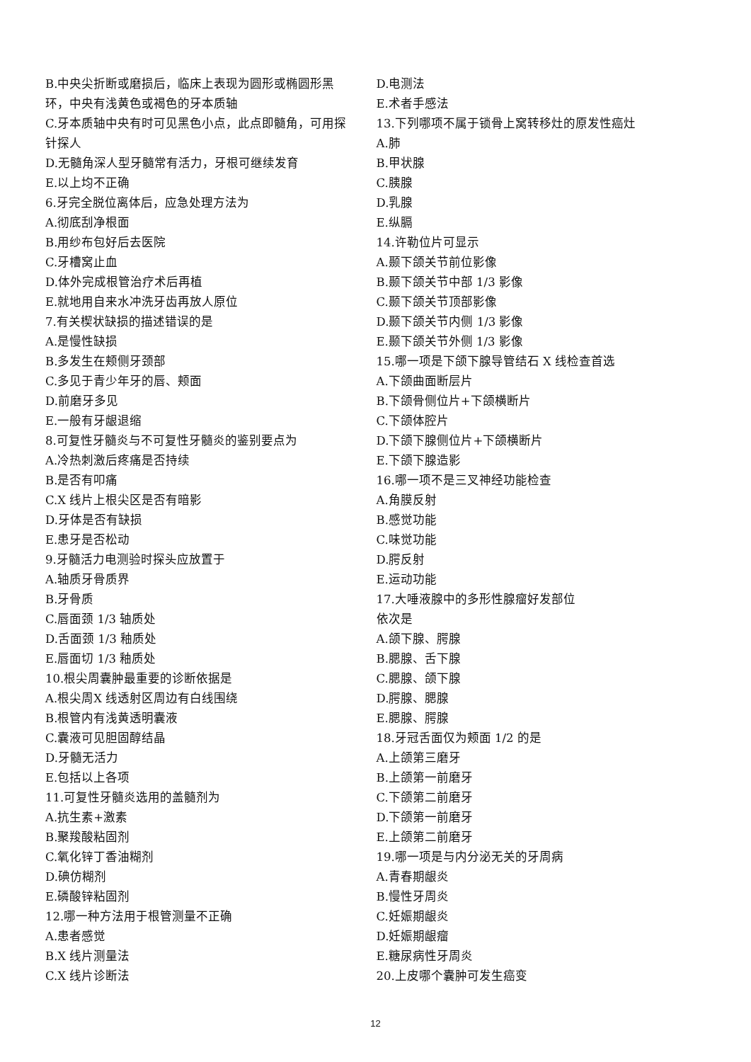B.中央尖折断或磨损后，临床上表现为圆形或椭圆形黑环，中央有浅黄色或褐色的牙本质轴
C.牙本质轴中央有时可见黑色小点，此点即髓角，可用探针探人
D.无髓角深人型牙髓常有活力，牙根可继续发育
E.以上均不正确
6.牙完全脱位离体后，应急处理方法为
A.彻底刮净根面
B.用纱布包好后去医院
C.牙槽窝止血
D.体外完成根管治疗术后再植
E.就地用自来水冲洗牙齿再放人原位
7.有关楔状缺损的描述错误的是
A.是慢性缺损
B.多发生在颊侧牙颈部
C.多见于青少年牙的唇、颊面
D.前磨牙多见
E.一般有牙龈退缩
8.可复性牙髓炎与不可复性牙髓炎的鉴别要点为
A.冷热刺激后疼痛是否持续
B.是否有叩痛
C.X 线片上根尖区是否有暗影
D.牙体是否有缺损
E.患牙是否松动
9.牙髓活力电测验时探头应放置于
A.轴质牙骨质界
B.牙骨质
C.唇面颈 1/3 轴质处
D.舌面颈 1/3 釉质处
E.唇面切 1/3 釉质处
10.根尖周囊肿最重要的诊断依据是
A.根尖周X 线透射区周边有白线围绕
B.根管内有浅黄透明囊液
C.囊液可见胆固醇结晶
D.牙髓无活力
E.包括以上各项
11.可复性牙髓炎选用的盖髓剂为
A.抗生素+激素
B.聚羧酸粘固剂
C.氧化锌丁香油糊剂
D.碘仿糊剂
E.磷酸锌粘固剂
12.哪一种方法用于根管测量不正确
A.患者感觉
B.X 线片测量法
C.X 线片诊断法
D.电测法
E.术者手感法
13.下列哪项不属于锁骨上窝转移灶的原发性癌灶
A.肺
B.甲状腺
C.胰腺
D.乳腺
E.纵膈
14.许勒位片可显示
A.颞下颌关节前位影像
B.颞下颌关节中部 1/3 影像
C.颞下颌关节顶部影像
D.颞下颌关节内侧 1/3 影像
E.颞下颌关节外侧 1/3 影像
15.哪一项是下颌下腺导管结石 X 线检查首选
A.下颌曲面断层片
B.下颌骨侧位片+下颌横断片
C.下颌体腔片
D.下颌下腺侧位片+下颌横断片
E.下颌下腺造影
16.哪一项不是三叉神经功能检查
A.角膜反射
B.感觉功能
C.味觉功能
D.腭反射
E.运动功能
17.大唾液腺中的多形性腺瘤好发部位
依次是
A.颌下腺、腭腺
B.腮腺、舌下腺
C.腮腺、颌下腺
D.腭腺、腮腺
E.腮腺、腭腺
18.牙冠舌面仅为颊面 1/2 的是
A.上颌第三磨牙
B.上颌第一前磨牙
C.下颌第二前磨牙
D.下颌第一前磨牙
E.上颌第二前磨牙
19.哪一项是与内分泌无关的牙周病
A.青春期龈炎
B.慢性牙周炎
C.妊娠期龈炎
D.妊娠期龈瘤
E.糖尿病性牙周炎
20.上皮哪个囊肿可发生癌变
12